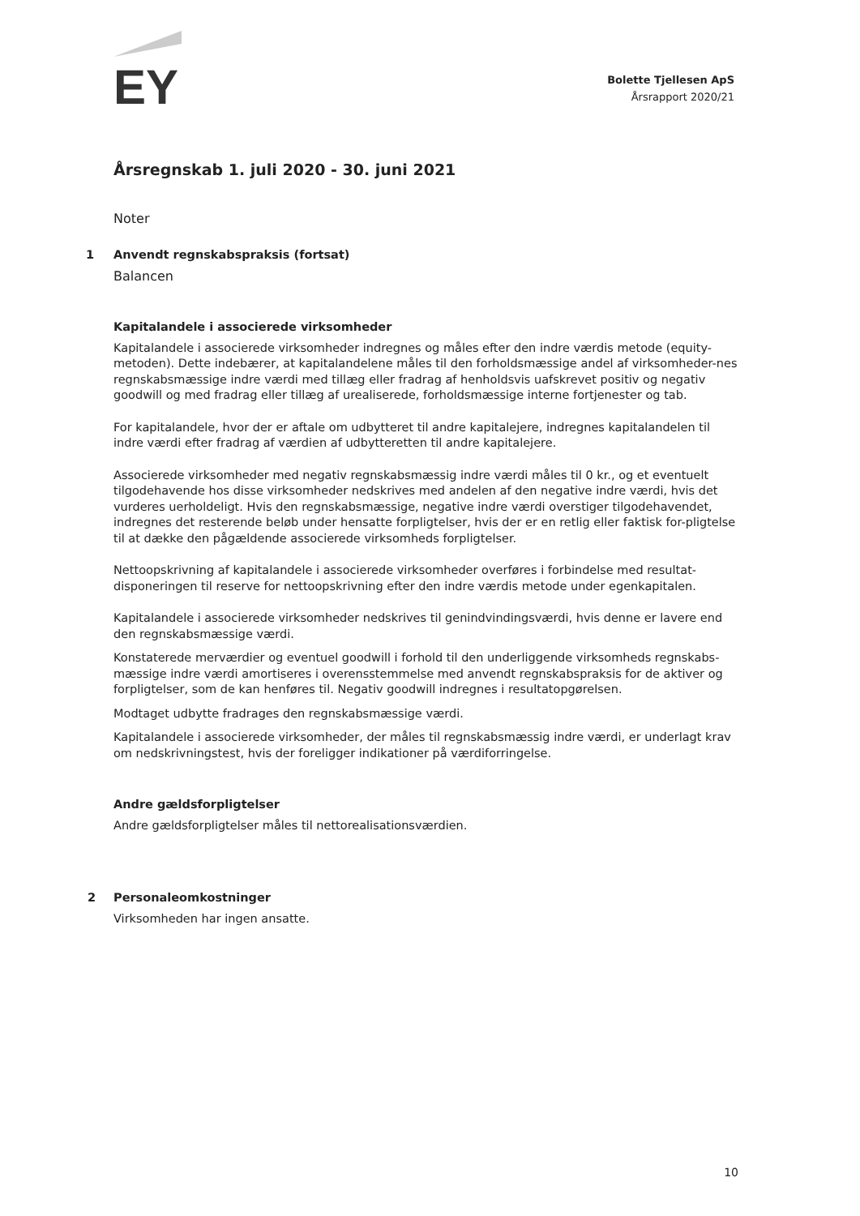EY
Bolette Tjellesen ApS
Årsrapport 2020/21
Årsregnskab 1. juli 2020 - 30. juni 2021
Noter
1 Anvendt regnskabspraksis (fortsat)
Balancen
Kapitalandele i associerede virksomheder
Kapitalandele i associerede virksomheder indregnes og måles efter den indre værdis metode (equity-metoden). Dette indebærer, at kapitalandelene måles til den forholdsmæssige andel af virksomheder-nes regnskabsmæssige indre værdi med tillæg eller fradrag af henholdsvis uafskrevet positiv og negativ goodwill og med fradrag eller tillæg af urealiserede, forholdsmæssige interne fortjenester og tab.
For kapitalandele, hvor der er aftale om udbytteret til andre kapitalejere, indregnes kapitalandelen til indre værdi efter fradrag af værdien af udbytteretten til andre kapitalejere.
Associerede virksomheder med negativ regnskabsmæssig indre værdi måles til 0 kr., og et eventuelt tilgodehavende hos disse virksomheder nedskrives med andelen af den negative indre værdi, hvis det vurderes uerholdeligt. Hvis den regnskabsmæssige, negative indre værdi overstiger tilgodehavendet, indregnes det resterende beløb under hensatte forpligtelser, hvis der er en retlig eller faktisk for-pligtelse til at dække den pågældende associerede virksomheds forpligtelser.
Nettoopskrivning af kapitalandele i associerede virksomheder overføres i forbindelse med resultat-disponeringen til reserve for nettoopskrivning efter den indre værdis metode under egenkapitalen.
Kapitalandele i associerede virksomheder nedskrives til genindvindingsværdi, hvis denne er lavere end den regnskabsmæssige værdi.
Konstaterede merværdier og eventuel goodwill i forhold til den underliggende virksomheds regnskabs-mæssige indre værdi amortiseres i overensstemmelse med anvendt regnskabspraksis for de aktiver og forpligtelser, som de kan henføres til. Negativ goodwill indregnes i resultatopgørelsen.
Modtaget udbytte fradrages den regnskabsmæssige værdi.
Kapitalandele i associerede virksomheder, der måles til regnskabsmæssig indre værdi, er underlagt krav om nedskrivningstest, hvis der foreligger indikationer på værdiforringelse.
Andre gældsforpligtelser
Andre gældsforpligtelser måles til nettorealisationsværdien.
2 Personaleomkostninger
Virksomheden har ingen ansatte.
10